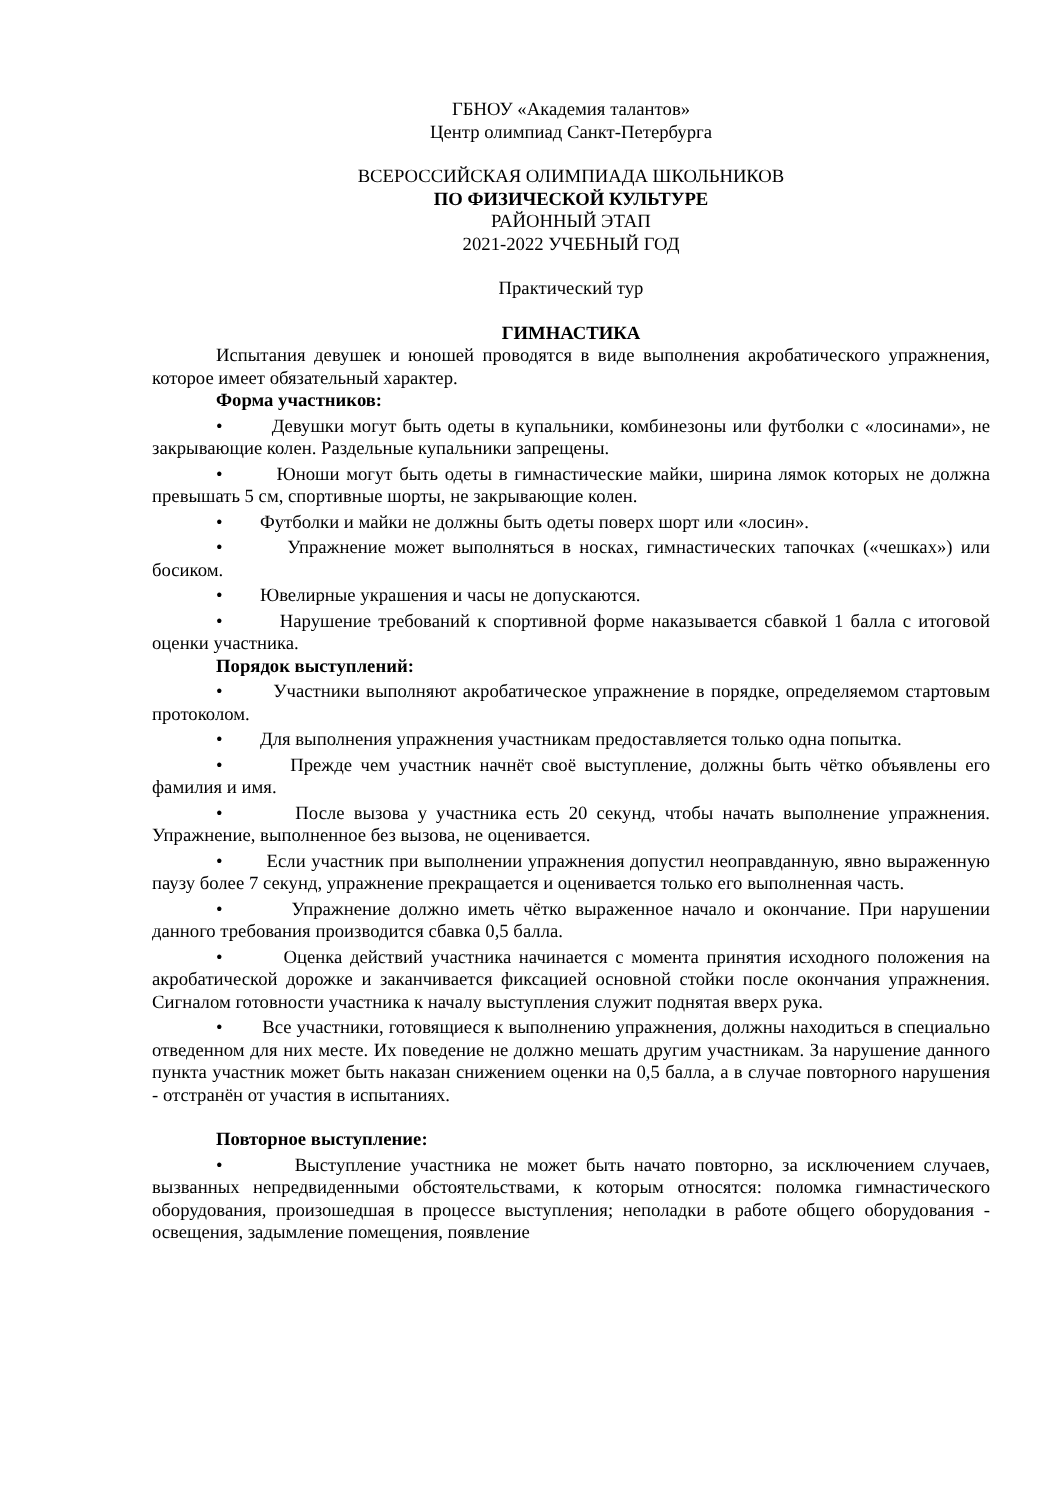ГБНОУ «Академия талантов»
Центр олимпиад Санкт-Петербурга
ВСЕРОССИЙСКАЯ ОЛИМПИАДА ШКОЛЬНИКОВ
ПО ФИЗИЧЕСКОЙ КУЛЬТУРЕ
РАЙОННЫЙ ЭТАП
2021-2022 УЧЕБНЫЙ ГОД
Практический тур
ГИМНАСТИКА
Испытания девушек и юношей проводятся в виде выполнения акробатического упражнения, которое имеет обязательный характер.
Форма участников:
• Девушки могут быть одеты в купальники, комбинезоны или футболки с «лосинами», не закрывающие колен. Раздельные купальники запрещены.
• Юноши могут быть одеты в гимнастические майки, ширина лямок которых не должна превышать 5 см, спортивные шорты, не закрывающие колен.
• Футболки и майки не должны быть одеты поверх шорт или «лосин».
• Упражнение может выполняться в носках, гимнастических тапочках («чешках») или босиком.
• Ювелирные украшения и часы не допускаются.
• Нарушение требований к спортивной форме наказывается сбавкой 1 балла с итоговой оценки участника.
Порядок выступлений:
• Участники выполняют акробатическое упражнение в порядке, определяемом стартовым протоколом.
• Для выполнения упражнения участникам предоставляется только одна попытка.
• Прежде чем участник начнёт своё выступление, должны быть чётко объявлены его фамилия и имя.
• После вызова у участника есть 20 секунд, чтобы начать выполнение упражнения. Упражнение, выполненное без вызова, не оценивается.
• Если участник при выполнении упражнения допустил неоправданную, явно выраженную паузу более 7 секунд, упражнение прекращается и оценивается только его выполненная часть.
• Упражнение должно иметь чётко выраженное начало и окончание. При нарушении данного требования производится сбавка 0,5 балла.
• Оценка действий участника начинается с момента принятия исходного положения на акробатической дорожке и заканчивается фиксацией основной стойки после окончания упражнения. Сигналом готовности участника к началу выступления служит поднятая вверх рука.
• Все участники, готовящиеся к выполнению упражнения, должны находиться в специально отведенном для них месте. Их поведение не должно мешать другим участникам. За нарушение данного пункта участник может быть наказан снижением оценки на 0,5 балла, а в случае повторного нарушения - отстранён от участия в испытаниях.
Повторное выступление:
• Выступление участника не может быть начато повторно, за исключением случаев, вызванных непредвиденными обстоятельствами, к которым относятся: поломка гимнастического оборудования, произошедшая в процессе выступления; неполадки в работе общего оборудования - освещения, задымление помещения, появление